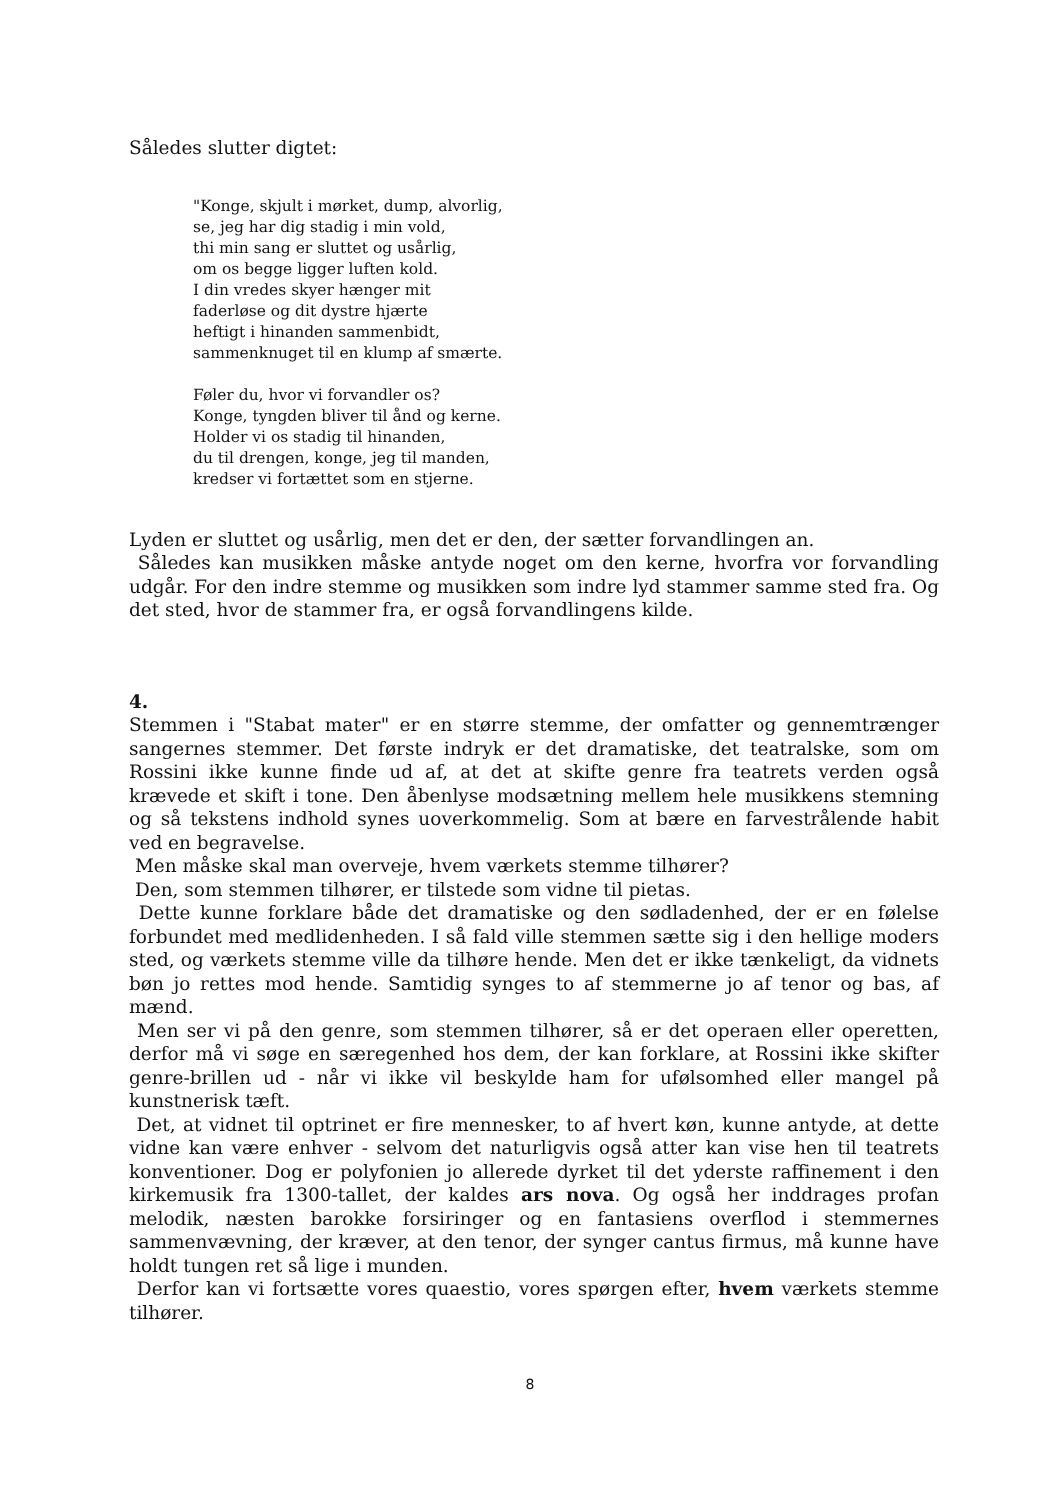Således slutter digtet:
"Konge, skjult i mørket, dump, alvorlig,
se, jeg har dig stadig i min vold,
thi min sang er sluttet og usårlig,
om os begge ligger luften kold.
I din vredes skyer hænger mit
faderløse og dit dystre hjærte
heftigt i hinanden sammenbidt,
sammenknuget til en klump af smærte.
Føler du, hvor vi forvandler os?
Konge, tyngden bliver til ånd og kerne.
Holder vi os stadig til hinanden,
du til drengen, konge, jeg til manden,
kredser vi fortættet som en stjerne.
Lyden er sluttet og usårlig, men det er den, der sætter forvandlingen an.
Således kan musikken måske antyde noget om den kerne, hvorfra vor forvandling udgår. For den indre stemme og musikken som indre lyd stammer samme sted fra. Og det sted, hvor de stammer fra, er også forvandlingens kilde.
4.
Stemmen i "Stabat mater" er en større stemme, der omfatter og gennemtrænger sangernes stemmer. Det første indryk er det dramatiske, det teatralske, som om Rossini ikke kunne finde ud af, at det at skifte genre fra teatrets verden også krævede et skift i tone. Den åbenlyse modsætning mellem hele musikkens stemning og så tekstens indhold synes uoverkommelig. Som at bære en farvestrålende habit ved en begravelse.
Men måske skal man overveje, hvem værkets stemme tilhører?
Den, som stemmen tilhører, er tilstede som vidne til pietas.
Dette kunne forklare både det dramatiske og den sødladenhed, der er en følelse forbundet med medlidenheden. I så fald ville stemmen sætte sig i den hellige moders sted, og værkets stemme ville da tilhøre hende. Men det er ikke tænkeligt, da vidnets bøn jo rettes mod hende. Samtidig synges to af stemmerne jo af tenor og bas, af mænd.
Men ser vi på den genre, som stemmen tilhører, så er det operaen eller operetten, derfor må vi søge en særegenhed hos dem, der kan forklare, at Rossini ikke skifter genre-brillen ud - når vi ikke vil beskylde ham for ufølsomhed eller mangel på kunstnerisk tæft.
Det, at vidnet til optrinet er fire mennesker, to af hvert køn, kunne antyde, at dette vidne kan være enhver - selvom det naturligvis også atter kan vise hen til teatrets konventioner. Dog er polyfonien jo allerede dyrket til det yderste raffinement i den kirkemusik fra 1300-tallet, der kaldes ars nova. Og også her inddrages profan melodik, næsten barokke forsiringer og en fantasiens overflod i stemmernes sammenvævning, der kræver, at den tenor, der synger cantus firmus, må kunne have holdt tungen ret så lige i munden.
Derfor kan vi fortsætte vores quaestio, vores spørgen efter, hvem værkets stemme tilhører.
8